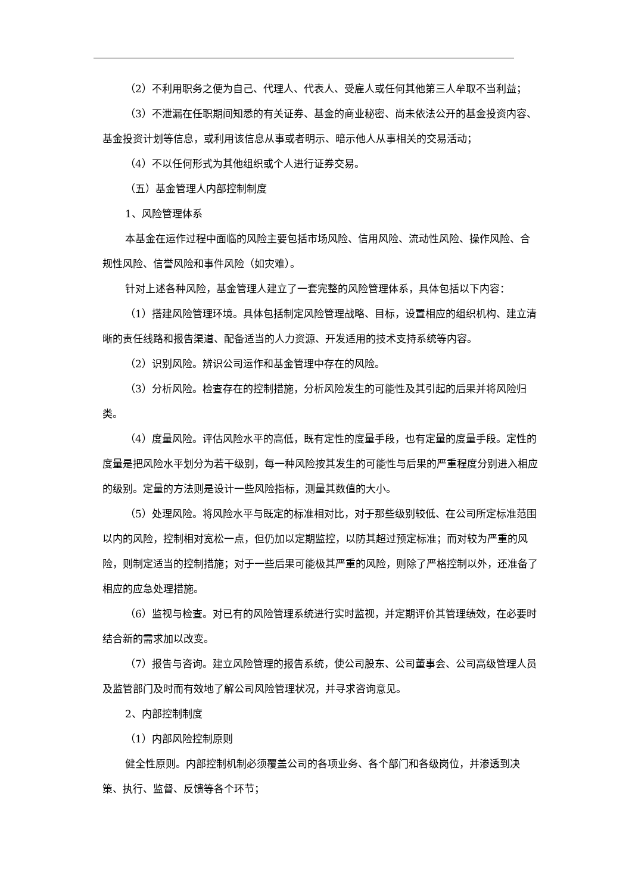（2）不利用职务之便为自己、代理人、代表人、受雇人或任何其他第三人牟取不当利益；
（3）不泄漏在任职期间知悉的有关证券、基金的商业秘密、尚未依法公开的基金投资内容、基金投资计划等信息，或利用该信息从事或者明示、暗示他人从事相关的交易活动；
（4）不以任何形式为其他组织或个人进行证券交易。
（五）基金管理人内部控制制度
1、风险管理体系
本基金在运作过程中面临的风险主要包括市场风险、信用风险、流动性风险、操作风险、合规性风险、信誉风险和事件风险（如灾难）。
针对上述各种风险，基金管理人建立了一套完整的风险管理体系，具体包括以下内容：
（1）搭建风险管理环境。具体包括制定风险管理战略、目标，设置相应的组织机构、建立清晰的责任线路和报告渠道、配备适当的人力资源、开发适用的技术支持系统等内容。
（2）识别风险。辨识公司运作和基金管理中存在的风险。
（3）分析风险。检查存在的控制措施，分析风险发生的可能性及其引起的后果并将风险归类。
（4）度量风险。评估风险水平的高低，既有定性的度量手段，也有定量的度量手段。定性的度量是把风险水平划分为若干级别，每一种风险按其发生的可能性与后果的严重程度分别进入相应的级别。定量的方法则是设计一些风险指标，测量其数值的大小。
（5）处理风险。将风险水平与既定的标准相对比，对于那些级别较低、在公司所定标准范围以内的风险，控制相对宽松一点，但仍加以定期监控，以防其超过预定标准；而对较为严重的风险，则制定适当的控制措施；对于一些后果可能极其严重的风险，则除了严格控制以外，还准备了相应的应急处理措施。
（6）监视与检查。对已有的风险管理系统进行实时监视，并定期评价其管理绩效，在必要时结合新的需求加以改变。
（7）报告与咨询。建立风险管理的报告系统，使公司股东、公司董事会、公司高级管理人员及监管部门及时而有效地了解公司风险管理状况，并寻求咨询意见。
2、内部控制制度
（1）内部风险控制原则
健全性原则。内部控制机制必须覆盖公司的各项业务、各个部门和各级岗位，并渗透到决策、执行、监督、反馈等各个环节；